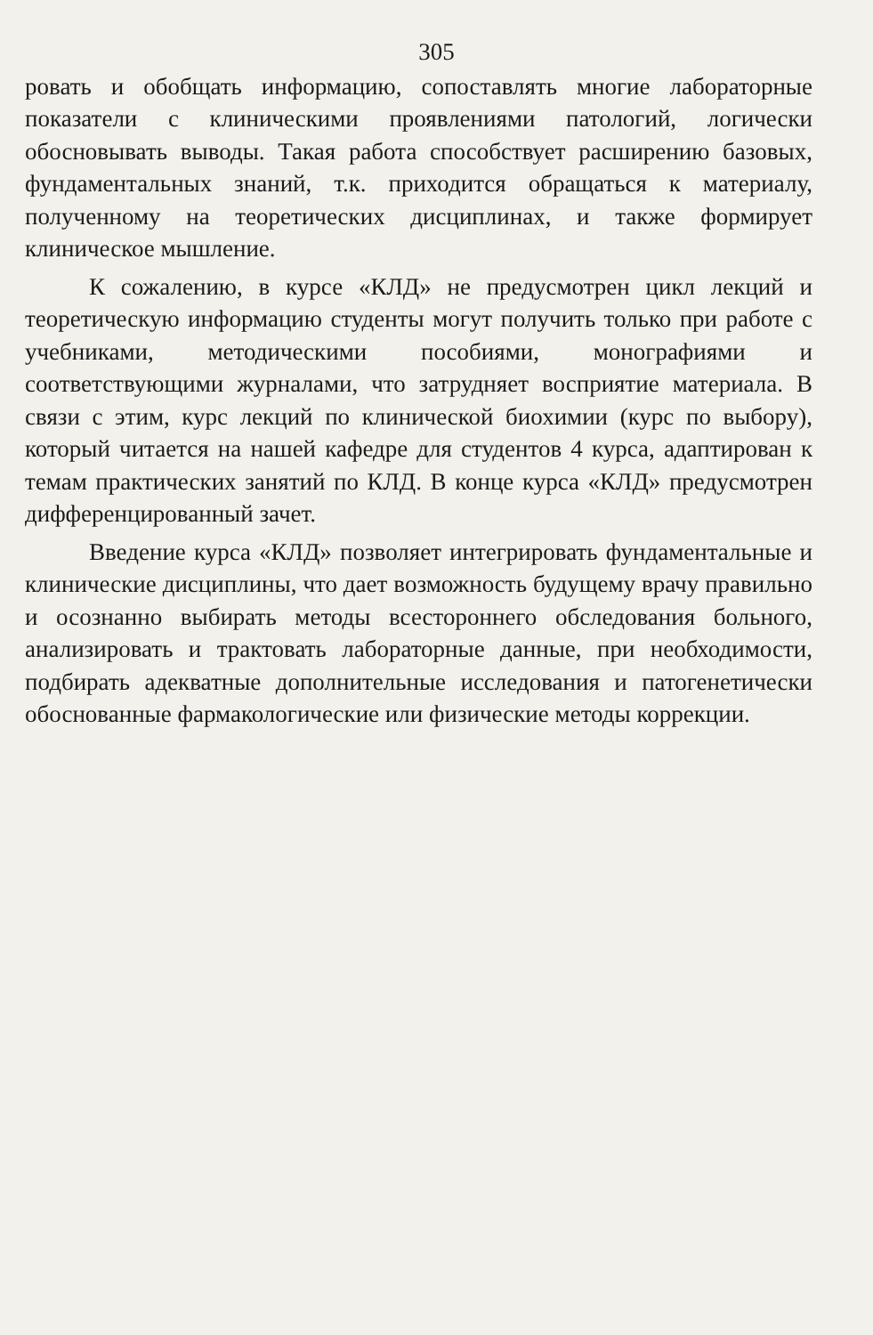305
ровать и обобщать информацию, сопоставлять многие лабораторные показатели с клиническими проявлениями патологий, логически обосновывать выводы. Такая работа способствует расширению базовых, фундаментальных знаний, т.к. приходится обращаться к материалу, полученному на теоретических дисциплинах, и также формирует клиническое мышление.
К сожалению, в курсе «КЛД» не предусмотрен цикл лекций и теоретическую информацию студенты могут получить только при работе с учебниками, методическими пособиями, монографиями и соответствующими журналами, что затрудняет восприятие материала. В связи с этим, курс лекций по клинической биохимии (курс по выбору), который читается на нашей кафедре для студентов 4 курса, адаптирован к темам практических занятий по КЛД. В конце курса «КЛД» предусмотрен дифференцированный зачет.
Введение курса «КЛД» позволяет интегрировать фундаментальные и клинические дисциплины, что дает возможность будущему врачу правильно и осознанно выбирать методы всестороннего обследования больного, анализировать и трактовать лабораторные данные, при необходимости, подбирать адекватные дополнительные исследования и патогенетически обоснованные фармакологические или физические методы коррекции.